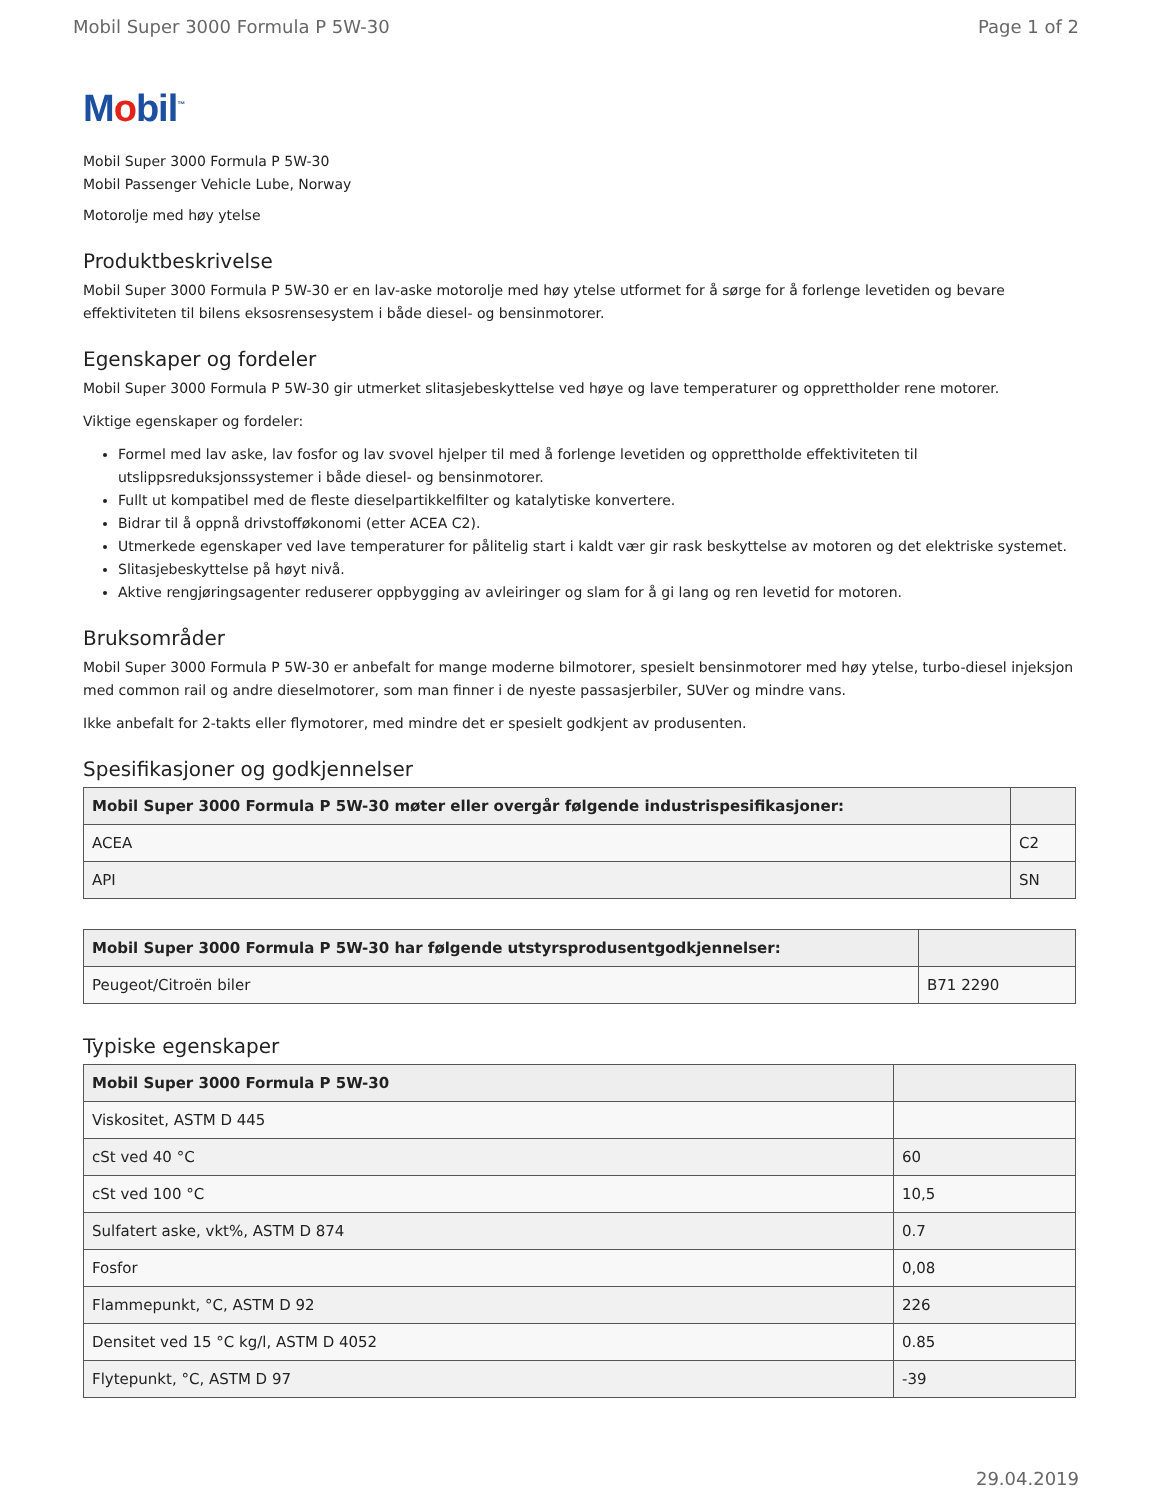Mobil Super 3000 Formula P 5W-30 Page 1 of 2
Mobil<sup>™</sup>
Mobil Super 3000 Formula P 5W-30
Mobil Passenger Vehicle Lube, Norway
Motorolje med høy ytelse
Produktbeskrivelse
Mobil Super 3000 Formula P 5W-30 er en lav-aske motorolje med høy ytelse utformet for å sørge for å forlenge levetiden og bevare effektiviteten til bilens eksosrensesystem i både diesel- og bensinmotorer.
Egenskaper og fordeler
Mobil Super 3000 Formula P 5W-30 gir utmerket slitasjebeskyttelse ved høye og lave temperaturer og opprettholder rene motorer.
Viktige egenskaper og fordeler:
Formel med lav aske, lav fosfor og lav svovel hjelper til med å forlenge levetiden og opprettholde effektiviteten til utslippsreduksjonssystemer i både diesel- og bensinmotorer.
Fullt ut kompatibel med de fleste dieselpartikkelfilter og katalytiske konvertere.
Bidrar til å oppnå drivstofføkonomi (etter ACEA C2).
Utmerkede egenskaper ved lave temperaturer for pålitelig start i kaldt vær gir rask beskyttelse av motoren og det elektriske systemet.
Slitasjebeskyttelse på høyt nivå.
Aktive rengjøringsagenter reduserer oppbygging av avleiringer og slam for å gi lang og ren levetid for motoren.
Bruksområder
Mobil Super 3000 Formula P 5W-30 er anbefalt for mange moderne bilmotorer, spesielt bensinmotorer med høy ytelse, turbo-diesel injeksjon med common rail og andre dieselmotorer, som man finner i de nyeste passasjerbiler, SUVer og mindre vans.
Ikke anbefalt for 2-takts eller flymotorer, med mindre det er spesielt godkjent av produsenten.
Spesifikasjoner og godkjennelser
| Mobil Super 3000 Formula P 5W-30 møter eller overgår følgende industrispesifikasjoner: | |
| --- | --- |
| ACEA | C2 |
| API | SN |
| Mobil Super 3000 Formula P 5W-30 har følgende utstyrsprodusentgodkjennelser: | |
| --- | --- |
| Peugeot/Citroën biler | B71 2290 |
Typiske egenskaper
| Mobil Super 3000 Formula P 5W-30 | |
| --- | --- |
| Viskositet, ASTM D 445 | |
| cSt ved 40 °C | 60 |
| cSt ved 100 °C | 10,5 |
| Sulfatert aske, vkt%, ASTM D 874 | 0.7 |
| Fosfor | 0,08 |
| Flammepunkt, °C, ASTM D 92 | 226 |
| Densitet ved 15 °C kg/l, ASTM D 4052 | 0.85 |
| Flytepunkt, °C, ASTM D 97 | -39 |
29.04.2019